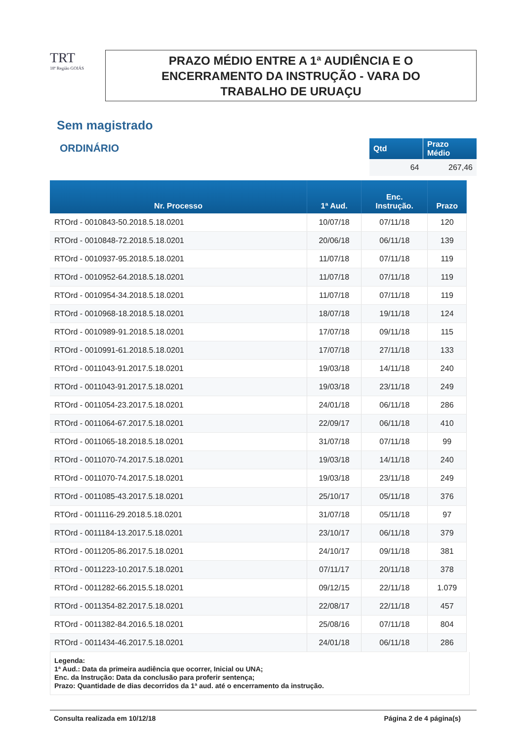TRT
18ª Região GOIÁS
PRAZO MÉDIO ENTRE A 1ª AUDIÊNCIA E O
ENCERRAMENTO DA INSTRUÇÃO - VARA DO
TRABALHO DE URUAÇU
Sem magistrado
ORDINÁRIO
| Qtd | Prazo Médio |
| --- | --- |
| 64 | 267,46 |
| Nr. Processo | 1ª Aud. | Enc. Instrução. | Prazo |
| --- | --- | --- | --- |
| RTOrd - 0010843-50.2018.5.18.0201 | 10/07/18 | 07/11/18 | 120 |
| RTOrd - 0010848-72.2018.5.18.0201 | 20/06/18 | 06/11/18 | 139 |
| RTOrd - 0010937-95.2018.5.18.0201 | 11/07/18 | 07/11/18 | 119 |
| RTOrd - 0010952-64.2018.5.18.0201 | 11/07/18 | 07/11/18 | 119 |
| RTOrd - 0010954-34.2018.5.18.0201 | 11/07/18 | 07/11/18 | 119 |
| RTOrd - 0010968-18.2018.5.18.0201 | 18/07/18 | 19/11/18 | 124 |
| RTOrd - 0010989-91.2018.5.18.0201 | 17/07/18 | 09/11/18 | 115 |
| RTOrd - 0010991-61.2018.5.18.0201 | 17/07/18 | 27/11/18 | 133 |
| RTOrd - 0011043-91.2017.5.18.0201 | 19/03/18 | 14/11/18 | 240 |
| RTOrd - 0011043-91.2017.5.18.0201 | 19/03/18 | 23/11/18 | 249 |
| RTOrd - 0011054-23.2017.5.18.0201 | 24/01/18 | 06/11/18 | 286 |
| RTOrd - 0011064-67.2017.5.18.0201 | 22/09/17 | 06/11/18 | 410 |
| RTOrd - 0011065-18.2018.5.18.0201 | 31/07/18 | 07/11/18 | 99 |
| RTOrd - 0011070-74.2017.5.18.0201 | 19/03/18 | 14/11/18 | 240 |
| RTOrd - 0011070-74.2017.5.18.0201 | 19/03/18 | 23/11/18 | 249 |
| RTOrd - 0011085-43.2017.5.18.0201 | 25/10/17 | 05/11/18 | 376 |
| RTOrd - 0011116-29.2018.5.18.0201 | 31/07/18 | 05/11/18 | 97 |
| RTOrd - 0011184-13.2017.5.18.0201 | 23/10/17 | 06/11/18 | 379 |
| RTOrd - 0011205-86.2017.5.18.0201 | 24/10/17 | 09/11/18 | 381 |
| RTOrd - 0011223-10.2017.5.18.0201 | 07/11/17 | 20/11/18 | 378 |
| RTOrd - 0011282-66.2015.5.18.0201 | 09/12/15 | 22/11/18 | 1.079 |
| RTOrd - 0011354-82.2017.5.18.0201 | 22/08/17 | 22/11/18 | 457 |
| RTOrd - 0011382-84.2016.5.18.0201 | 25/08/16 | 07/11/18 | 804 |
| RTOrd - 0011434-46.2017.5.18.0201 | 24/01/18 | 06/11/18 | 286 |
Legenda:
1ª Aud.: Data da primeira audiência que ocorrer, Inicial ou UNA;
Enc. da Instrução: Data da conclusão para proferir sentença;
Prazo: Quantidade de dias decorridos da 1ª aud. até o encerramento da instrução.
Consulta realizada em 10/12/18 Página 2 de 4 página(s)